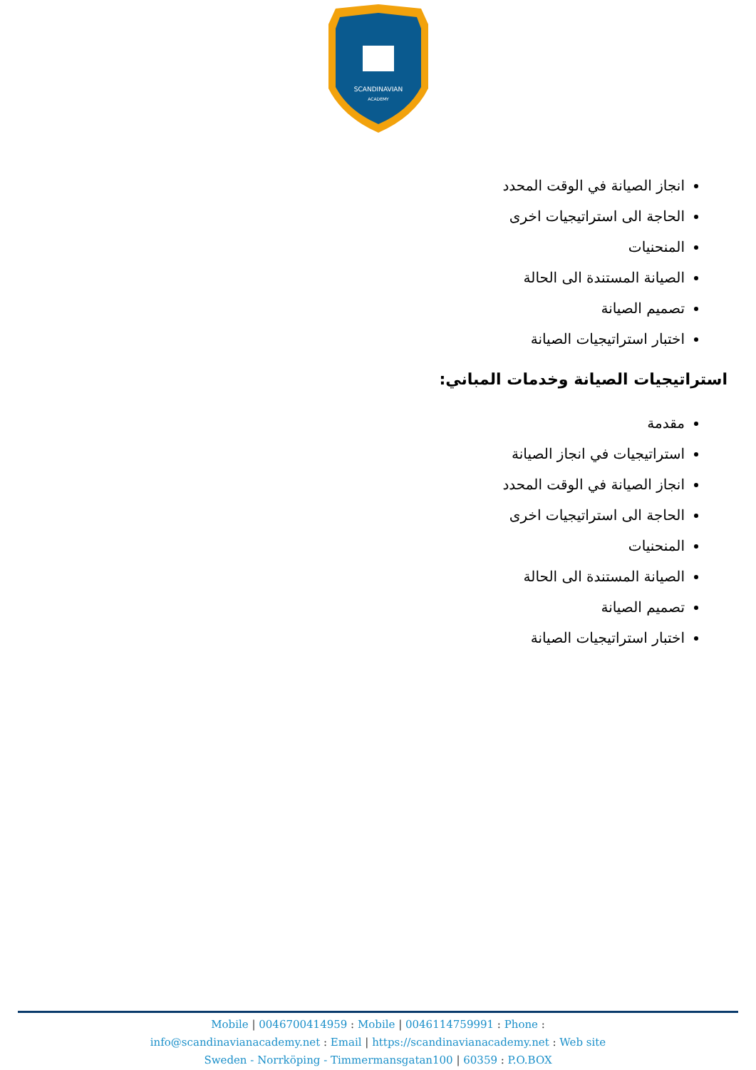SCANDINAVIAN
ACADEMY
انجاز الصيانة في الوقت المحدد
الحاجة الى استراتيجيات اخرى
المنحنيات
الصيانة المستندة الى الحالة
تصميم الصيانة
اختبار استراتيجيات الصيانة
استراتيجيات الصيانة وخدمات المباني:
مقدمة
استراتيجيات في انجاز الصيانة
انجاز الصيانة في الوقت المحدد
الحاجة الى استراتيجيات اخرى
المنحنيات
الصيانة المستندة الى الحالة
تصميم الصيانة
اختبار استراتيجيات الصيانة
Mobile | 0046700414959 : Mobile | 0046114759991 : Phone :
info@scandinavianacademy.net : Email | https://scandinavianacademy.net : Web site
Sweden - Norrköping - Timmermansgatan100 | 60359 : P.O.BOX